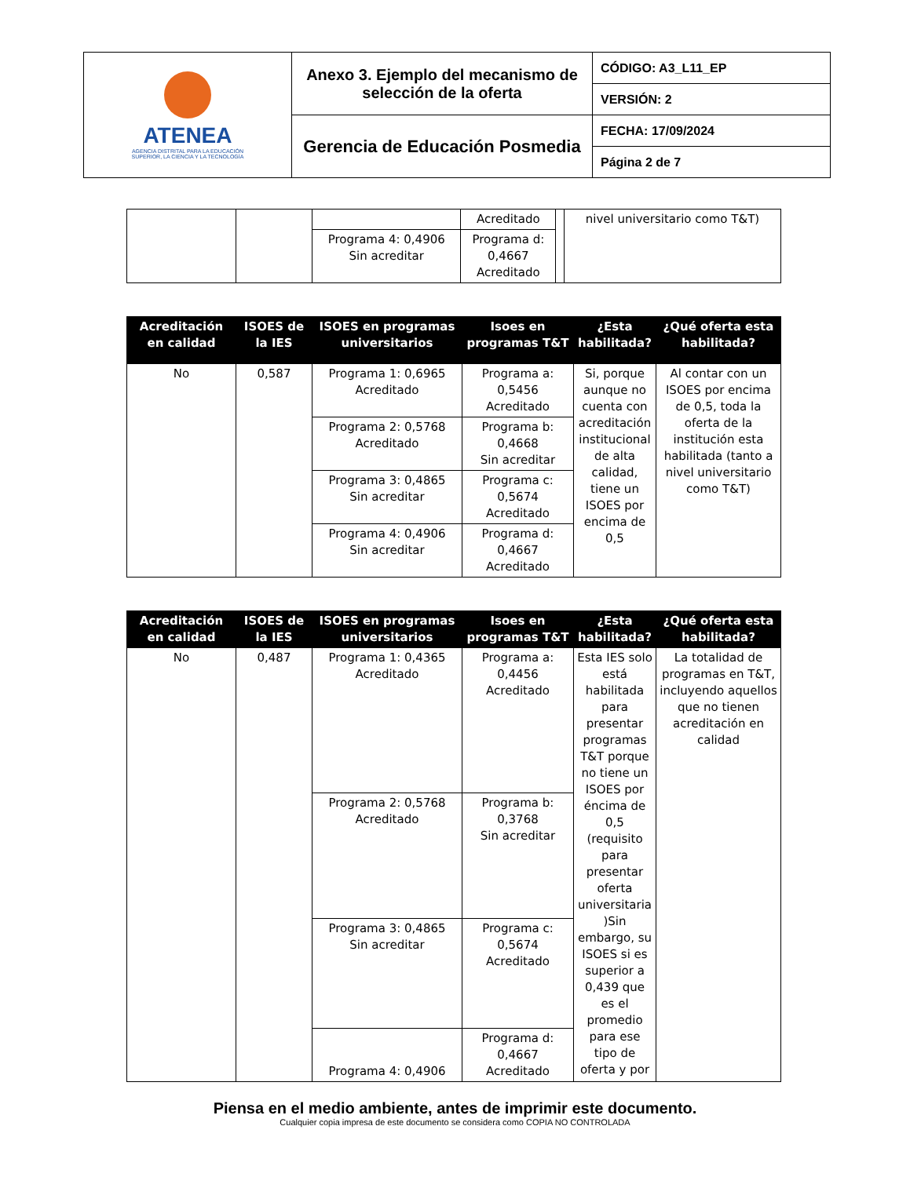| ATENEA AGENCIA DISTRITAL PARA LA EDUCACIÓN SUPERIOR, LA CIENCIA Y LA TECNOLOGÍA | Anexo 3. Ejemplo del mecanismo de selección de la oferta | CÓDIGO: A3_L11_EP |
| | | VERSIÓN: 2 |
| | Gerencia de Educación Posmedia | FECHA: 17/09/2024 |
| | | Página 2 de 7 |
| | | | Acreditado | | nivel universitario como T&T) |
| | | Programa 4: 0,4906 Sin acreditar | Programa d: 0,4667 Acreditado | | |
| Acreditación en calidad | ISOES de la IES | ISOES en programas universitarios | Isoes en programas T&T | ¿Esta habilitada? | ¿Qué oferta esta habilitada? |
| --- | --- | --- | --- | --- | --- |
| No | 0,587 | Programa 1: 0,6965 Acreditado | Programa a: 0,5456 Acreditado | Si, porque aunque no cuenta con acreditación institucional de alta calidad, tiene un ISOES por encima de 0,5 | Al contar con un ISOES por encima de 0,5, toda la oferta de la institución esta habilitada (tanto a nivel universitario como T&T) |
| | | Programa 2: 0,5768 Acreditado | Programa b: 0,4668 Sin acreditar | | |
| | | Programa 3: 0,4865 Sin acreditar | Programa c: 0,5674 Acreditado | | |
| | | Programa 4: 0,4906 Sin acreditar | Programa d: 0,4667 Acreditado | | |
| Acreditación en calidad | ISOES de la IES | ISOES en programas universitarios | Isoes en programas T&T | ¿Esta habilitada? | ¿Qué oferta esta habilitada? |
| --- | --- | --- | --- | --- | --- |
| No | 0,487 | Programa 1: 0,4365 Acreditado | Programa a: 0,4456 Acreditado | Esta IES solo está habilitada para presentar programas T&T porque no tiene un ISOES por éncima de 0,5 (requisito para presentar oferta universitaria )Sin embargo, su ISOES si es superior a 0,439 que es el promedio para ese tipo de oferta y por | La totalidad de programas en T&T, incluyendo aquellos que no tienen acreditación en calidad |
| | | Programa 2: 0,5768 Acreditado | Programa b: 0,3768 Sin acreditar | | |
| | | Programa 3: 0,4865 Sin acreditar | Programa c: 0,5674 Acreditado | | |
| | | Programa 4: 0,4906 | Programa d: 0,4667 Acreditado | | |
Piensa en el medio ambiente, antes de imprimir este documento.
Cualquier copia impresa de este documento se considera como COPIA NO CONTROLADA